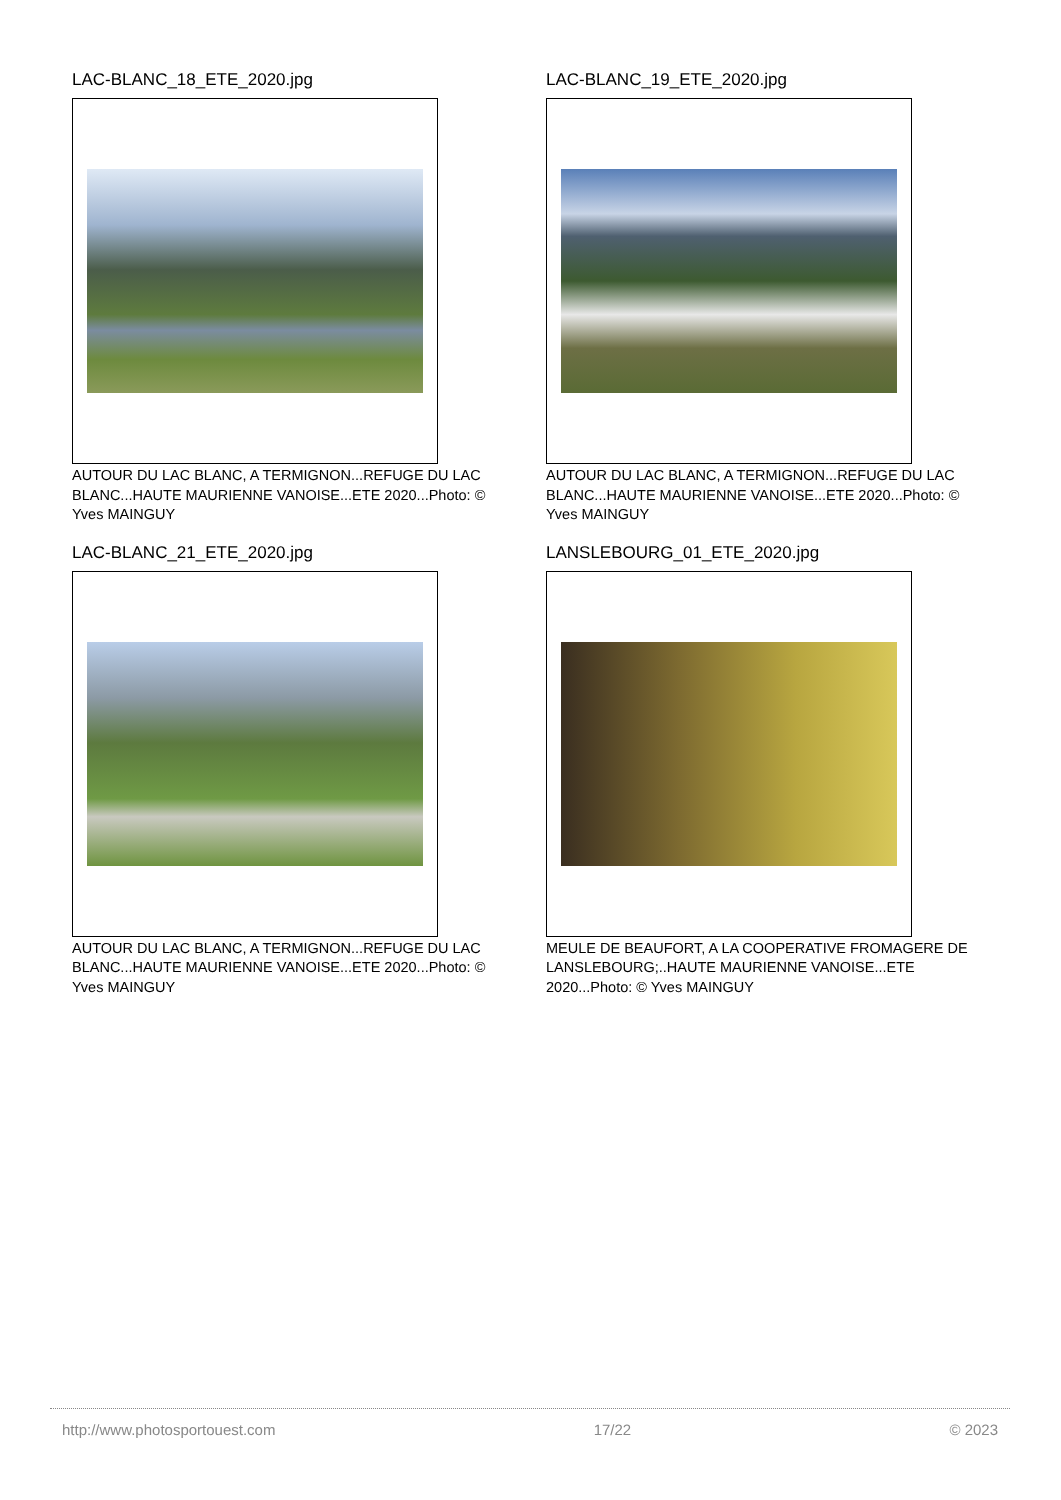LAC-BLANC_18_ETE_2020.jpg
AUTOUR DU LAC BLANC, A TERMIGNON...REFUGE DU LAC BLANC...HAUTE MAURIENNE VANOISE...ETE 2020...Photo: © Yves MAINGUY
LAC-BLANC_19_ETE_2020.jpg
AUTOUR DU LAC BLANC, A TERMIGNON...REFUGE DU LAC BLANC...HAUTE MAURIENNE VANOISE...ETE 2020...Photo: © Yves MAINGUY
LAC-BLANC_21_ETE_2020.jpg
AUTOUR DU LAC BLANC, A TERMIGNON...REFUGE DU LAC BLANC...HAUTE MAURIENNE VANOISE...ETE 2020...Photo: © Yves MAINGUY
LANSLEBOURG_01_ETE_2020.jpg
MEULE DE BEAUFORT, A LA COOPERATIVE FROMAGERE DE LANSLEBOURG;..HAUTE MAURIENNE VANOISE...ETE 2020...Photo: © Yves MAINGUY
http://www.photosportouest.com 17/22 © 2023